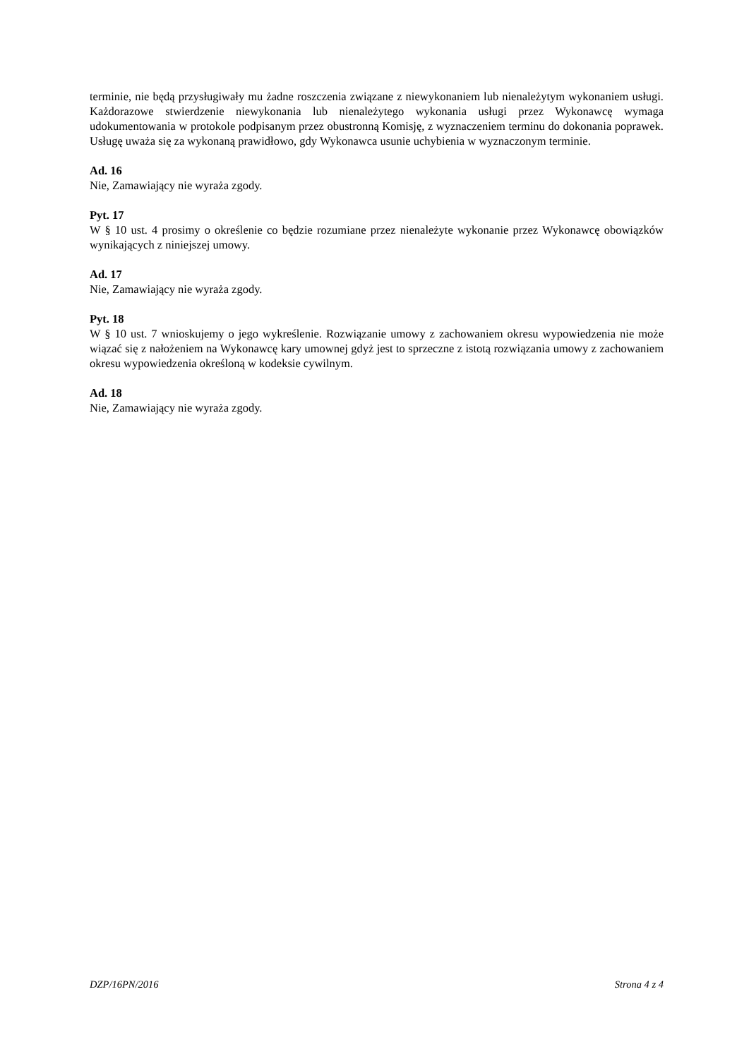terminie, nie będą przysługiwały mu żadne roszczenia związane z niewykonaniem lub nienależytym wykonaniem usługi. Każdorazowe stwierdzenie niewykonania lub nienależytego wykonania usługi przez Wykonawcę wymaga udokumentowania w protokole podpisanym przez obustronną Komisję, z wyznaczeniem terminu do dokonania poprawek. Usługę uważa się za wykonaną prawidłowo, gdy Wykonawca usunie uchybienia w wyznaczonym terminie.
Ad. 16
Nie, Zamawiający nie wyraża zgody.
Pyt. 17
W § 10 ust. 4 prosimy o określenie co będzie rozumiane przez nienależyte wykonanie przez Wykonawcę obowiązków wynikających z niniejszej umowy.
Ad. 17
Nie, Zamawiający nie wyraża zgody.
Pyt. 18
W § 10 ust. 7 wnioskujemy o jego wykreślenie. Rozwiązanie umowy z zachowaniem okresu wypowiedzenia nie może wiązać się z nałożeniem na Wykonawcę kary umownej gdyż jest to sprzeczne z istotą rozwiązania umowy z zachowaniem okresu wypowiedzenia określoną w kodeksie cywilnym.
Ad. 18
Nie, Zamawiający nie wyraża zgody.
DZP/16PN/2016 Strona 4 z 4